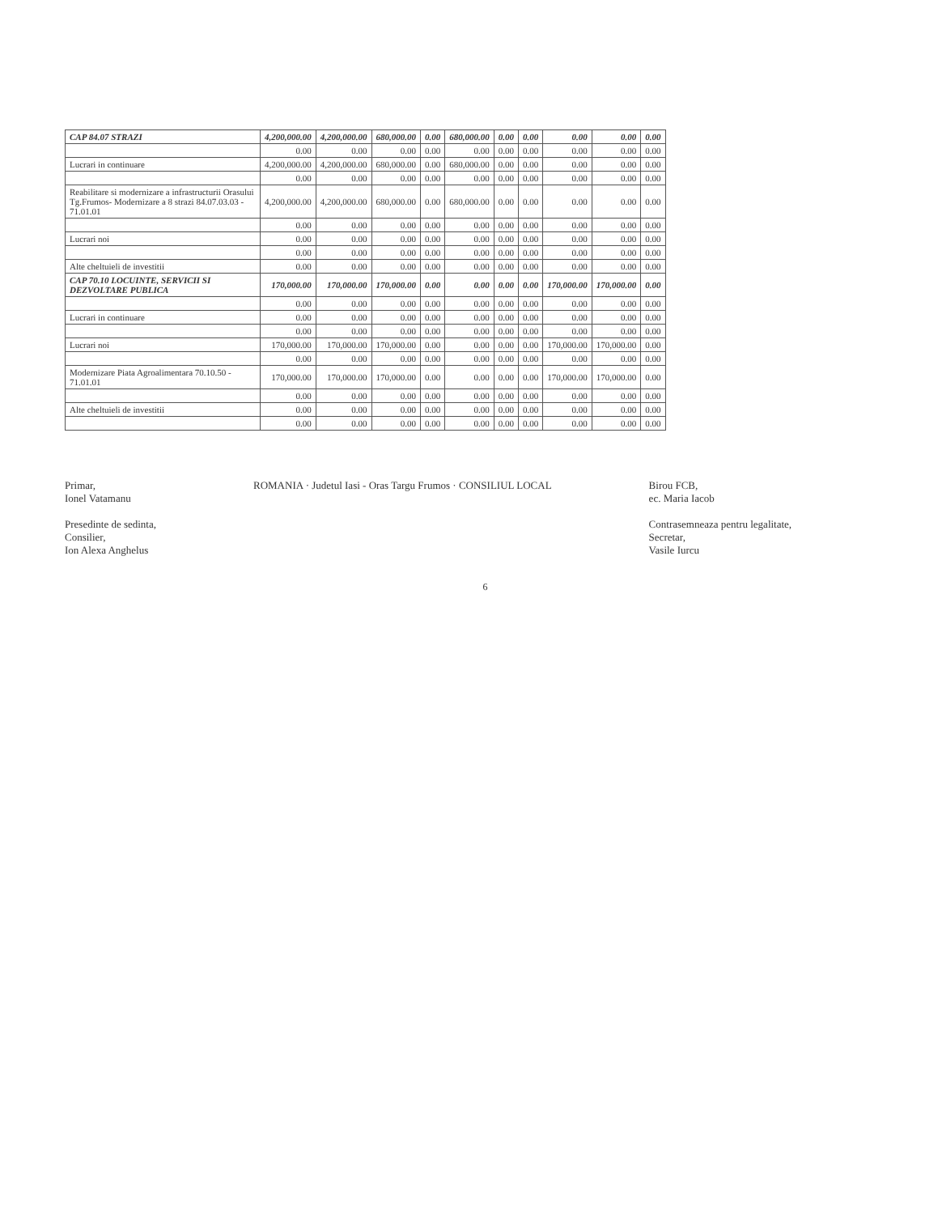| CAP 84.07 STRAZI | 4,200,000.00 | 4,200,000.00 | 680,000.00 | 0.00 | 680,000.00 | 0.00 | 0.00 | 0.00 | 0.00 | 0.00 |
| | 0.00 | 0.00 | 0.00 | 0.00 | 0.00 | 0.00 | 0.00 | 0.00 | 0.00 | 0.00 |
| Lucrari in continuare | 4,200,000.00 | 4,200,000.00 | 680,000.00 | 0.00 | 680,000.00 | 0.00 | 0.00 | 0.00 | 0.00 | 0.00 |
| | 0.00 | 0.00 | 0.00 | 0.00 | 0.00 | 0.00 | 0.00 | 0.00 | 0.00 | 0.00 |
| Reabilitare si modernizare a infrastructurii Orasului Tg.Frumos- Modernizare a 8 strazi 84.07.03.03 - 71.01.01 | 4,200,000.00 | 4,200,000.00 | 680,000.00 | 0.00 | 680,000.00 | 0.00 | 0.00 | 0.00 | 0.00 | 0.00 |
| | 0.00 | 0.00 | 0.00 | 0.00 | 0.00 | 0.00 | 0.00 | 0.00 | 0.00 | 0.00 |
| Lucrari noi | 0.00 | 0.00 | 0.00 | 0.00 | 0.00 | 0.00 | 0.00 | 0.00 | 0.00 | 0.00 |
| | 0.00 | 0.00 | 0.00 | 0.00 | 0.00 | 0.00 | 0.00 | 0.00 | 0.00 | 0.00 |
| Alte cheltuieli de investitii | 0.00 | 0.00 | 0.00 | 0.00 | 0.00 | 0.00 | 0.00 | 0.00 | 0.00 | 0.00 |
| CAP 70.10 LOCUINTE, SERVICII SI DEZVOLTARE PUBLICA | 170,000.00 | 170,000.00 | 170,000.00 | 0.00 | 0.00 | 0.00 | 0.00 | 170,000.00 | 170,000.00 | 0.00 |
| | 0.00 | 0.00 | 0.00 | 0.00 | 0.00 | 0.00 | 0.00 | 0.00 | 0.00 | 0.00 |
| Lucrari in continuare | 0.00 | 0.00 | 0.00 | 0.00 | 0.00 | 0.00 | 0.00 | 0.00 | 0.00 | 0.00 |
| | 0.00 | 0.00 | 0.00 | 0.00 | 0.00 | 0.00 | 0.00 | 0.00 | 0.00 | 0.00 |
| Lucrari noi | 170,000.00 | 170,000.00 | 170,000.00 | 0.00 | 0.00 | 0.00 | 0.00 | 170,000.00 | 170,000.00 | 0.00 |
| | 0.00 | 0.00 | 0.00 | 0.00 | 0.00 | 0.00 | 0.00 | 0.00 | 0.00 | 0.00 |
| Modernizare Piata Agroalimentara 70.10.50 - 71.01.01 | 170,000.00 | 170,000.00 | 170,000.00 | 0.00 | 0.00 | 0.00 | 0.00 | 170,000.00 | 170,000.00 | 0.00 |
| | 0.00 | 0.00 | 0.00 | 0.00 | 0.00 | 0.00 | 0.00 | 0.00 | 0.00 | 0.00 |
| Alte cheltuieli de investitii | 0.00 | 0.00 | 0.00 | 0.00 | 0.00 | 0.00 | 0.00 | 0.00 | 0.00 | 0.00 |
| | 0.00 | 0.00 | 0.00 | 0.00 | 0.00 | 0.00 | 0.00 | 0.00 | 0.00 | 0.00 |
Primar,
Ionel Vatamanu
Presedinte de sedinta,
Consilier,
Ion Alexa Anghelus
ROMANIA · Judetul Iasi - Oras Targu Frumos · CONSILIUL LOCAL
Birou FCB,
ec. Maria Iacob
Contrasemneaza pentru legalitate,
Secretar,
Vasile Iurcu
6